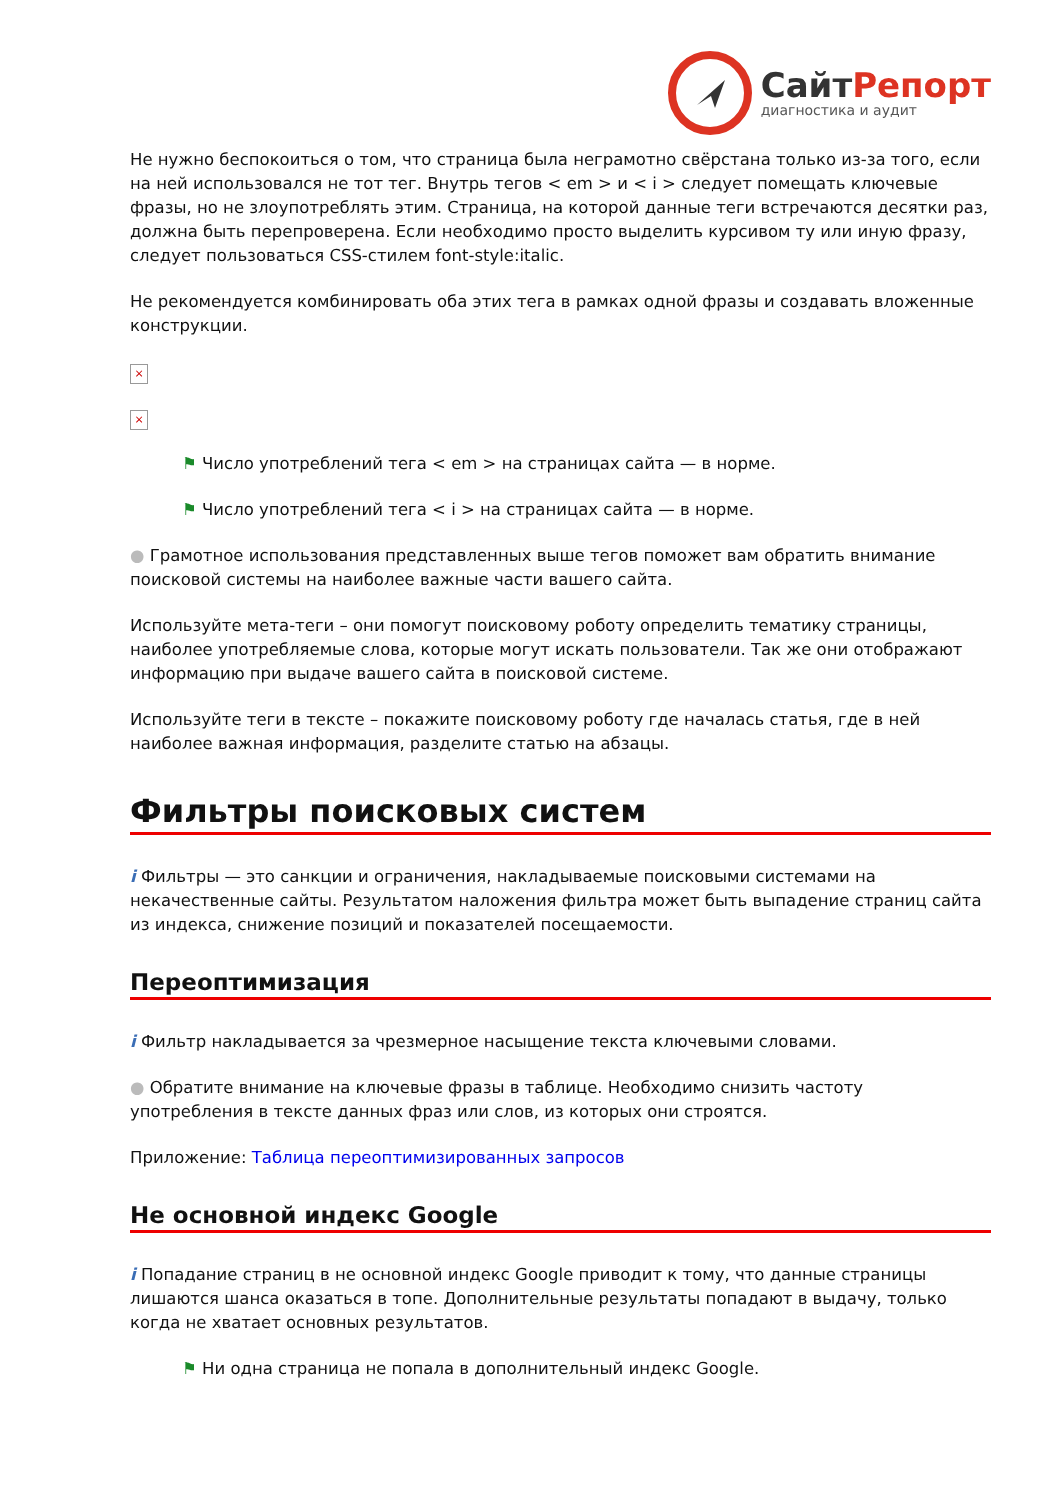Сайт Репорт
диагностика и аудит
Не нужно беспокоиться о том, что страница была неграмотно свёрстана только из-за того, если на ней использовался не тот тег. Внутрь тегов < em > и < i > следует помещать ключевые фразы, но не злоупотреблять этим. Страница, на которой данные теги встречаются десятки раз, должна быть перепроверена. Если необходимо просто выделить курсивом ту или иную фразу, следует пользоваться CSS-стилем font-style:italic.
Не рекомендуется комбинировать оба этих тега в рамках одной фразы и создавать вложенные конструкции.
×
×
⚑ Число употреблений тега < em > на страницах сайта — в норме.
⚑ Число употреблений тега < i > на страницах сайта — в норме.
● Грамотное использования представленных выше тегов поможет вам обратить внимание поисковой системы на наиболее важные части вашего сайта.
Используйте мета-теги – они помогут поисковому роботу определить тематику страницы, наиболее употребляемые слова, которые могут искать пользователи. Так же они отображают информацию при выдаче вашего сайта в поисковой системе.
Используйте теги в тексте – покажите поисковому роботу где началась статья, где в ней наиболее важная информация, разделите статью на абзацы.
Фильтры поисковых систем
i Фильтры — это санкции и ограничения, накладываемые поисковыми системами на некачественные сайты. Результатом наложения фильтра может быть выпадение страниц сайта из индекса, снижение позиций и показателей посещаемости.
Переоптимизация
i Фильтр накладывается за чрезмерное насыщение текста ключевыми словами.
● Обратите внимание на ключевые фразы в таблице. Необходимо снизить частоту употребления в тексте данных фраз или слов, из которых они строятся.
Приложение: Таблица переоптимизированных запросов
Не основной индекс Google
i Попадание страниц в не основной индекс Google приводит к тому, что данные страницы лишаются шанса оказаться в топе. Дополнительные результаты попадают в выдачу, только когда не хватает основных результатов.
⚑ Ни одна страница не попала в дополнительный индекс Google.